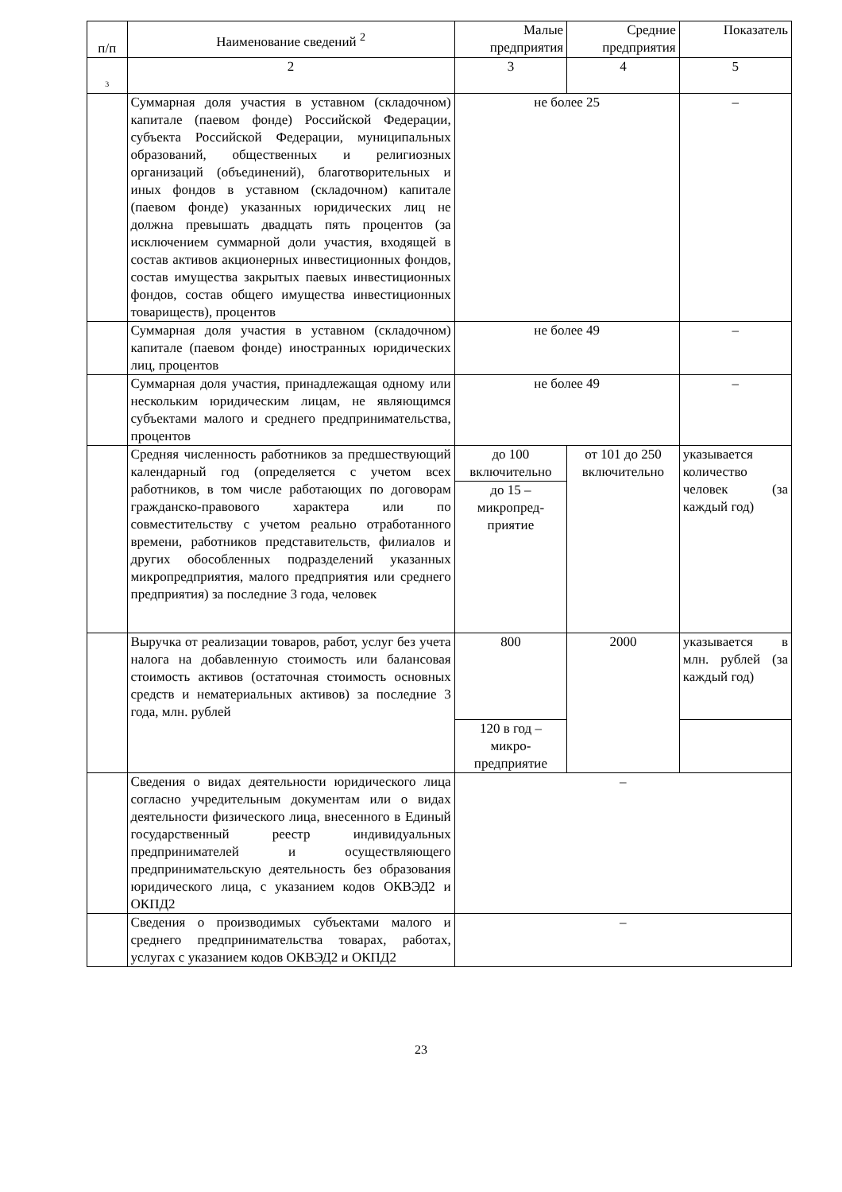| п/п | Наименование сведений <sup>2</sup> | Малые предприятия | Средние предприятия | Показатель |
| --- | --- | --- | --- | --- |
| 3 | 2 | 3 | 4 | 5 |
| | Суммарная доля участия в уставном (складочном) капитале (паевом фонде) Российской Федерации, субъекта Российской Федерации, муниципальных образований, общественных и религиозных организаций (объединений), благотворительных и иных фондов в уставном (складочном) капитале (паевом фонде) указанных юридических лиц не должна превышать двадцать пять процентов (за исключением суммарной доли участия, входящей в состав активов акционерных инвестиционных фондов, состав имущества закрытых паевых инвестиционных фондов, состав общего имущества инвестиционных товариществ), процентов | не более 25 | | – |
| | Суммарная доля участия в уставном (складочном) капитале (паевом фонде) иностранных юридических лиц, процентов | не более 49 | | – |
| | Суммарная доля участия, принадлежащая одному или нескольким юридическим лицам, не являющимся субъектами малого и среднего предпринимательства, процентов | не более 49 | | – |
| | Средняя численность работников за предшествующий календарный год (определяется с учетом всех работников, в том числе работающих по договорам гражданско-правового характера или по совместительству с учетом реально отработанного времени, работников представительств, филиалов и других обособленных подразделений указанных микропредприятия, малого предприятия или среднего предприятия) за последние 3 года, человек | до 100 включительно | от 101 до 250 включительно | указывается количество человек (за каждый год) |
| | | до 15 – микропред-приятие | | |
| | Выручка от реализации товаров, работ, услуг без учета налога на добавленную стоимость или балансовая стоимость активов (остаточная стоимость основных средств и нематериальных активов) за последние 3 года, млн. рублей | 800 | 2000 | указывается в млн. рублей (за каждый год) |
| | | 120 в год – микро-предприятие | | |
| | Сведения о видах деятельности юридического лица согласно учредительным документам или о видах деятельности физического лица, внесенного в Единый государственный реестр индивидуальных предпринимателей и осуществляющего предпринимательскую деятельность без образования юридического лица, с указанием кодов ОКВЭД2 и ОКПД2 | – | | |
| | Сведения о производимых субъектами малого и среднего предпринимательства товарах, работах, услугах с указанием кодов ОКВЭД2 и ОКПД2 | – | | |
23